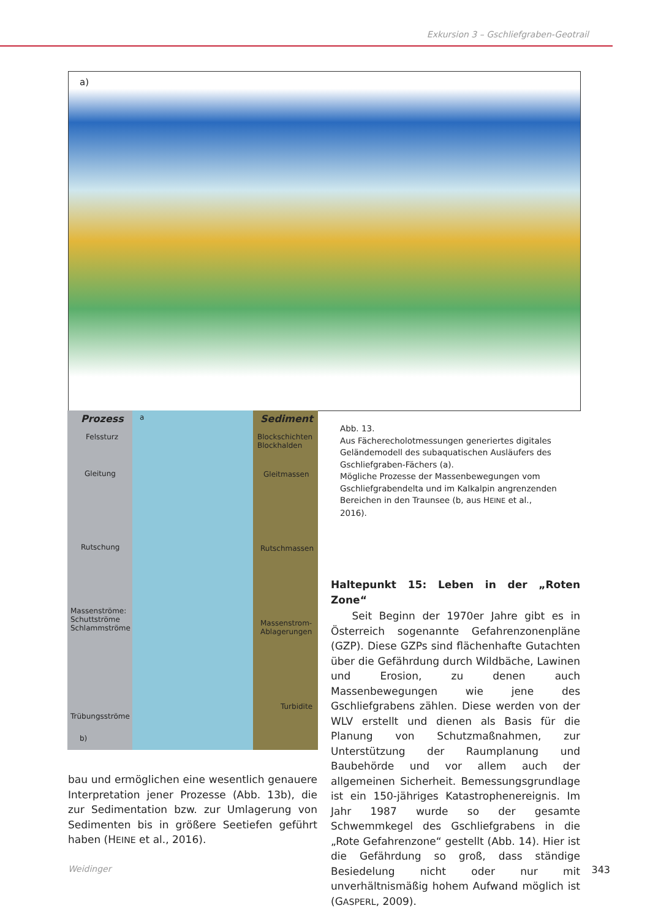Exkursion 3 – Gschliefgraben-Geotrail
a)
Prozess a Sediment
Felssturz
Blockschichten
Blockhalden
Gleitung Gleitmassen
Rutschung Rutschmassen
Massenströme:
Schuttströme
Schlammströme
Massenstrom-
Ablagerungen
Trübungsströme
Turbidite
b)
Abb. 13.
Aus Fächerecholotmessungen generiertes digitales Geländemodell des subaquatischen Ausläufers des Gschliefgraben-Fächers (a).
Mögliche Prozesse der Massenbewegungen vom Gschliefgrabendelta und im Kalkalpin angrenzenden Bereichen in den Traunsee (b, aus HEINE et al., 2016).
Haltepunkt 15: Leben in der „Roten Zone“
Seit Beginn der 1970er Jahre gibt es in Österreich sogenannte Gefahrenzonenpläne (GZP). Diese GZPs sind flächenhafte Gutachten über die Gefährdung durch Wildbäche, Lawinen und Erosion, zu denen auch Massenbewegungen wie jene des Gschliefgrabens zählen. Diese werden von der WLV erstellt und dienen als Basis für die Planung von Schutzmaßnahmen, zur Unterstützung der Raumplanung und Baubehörde und vor allem auch der allgemeinen Sicherheit. Bemessungsgrundlage ist ein 150-jähriges Katastrophenereignis. Im Jahr 1987 wurde so der gesamte Schwemmkegel des Gschliefgrabens in die „Rote Gefahrenzone“ gestellt (Abb. 14). Hier ist die Gefährdung so groß, dass ständige Besiedelung nicht oder nur mit unverhältnismäßig hohem Aufwand möglich ist (GASPERL, 2009).
bau und ermöglichen eine wesentlich genauere Interpretation jener Prozesse (Abb. 13b), die zur Sedimentation bzw. zur Umlagerung von Sedimenten bis in größere Seetiefen geführt haben (HEINE et al., 2016).
Weidinger 343